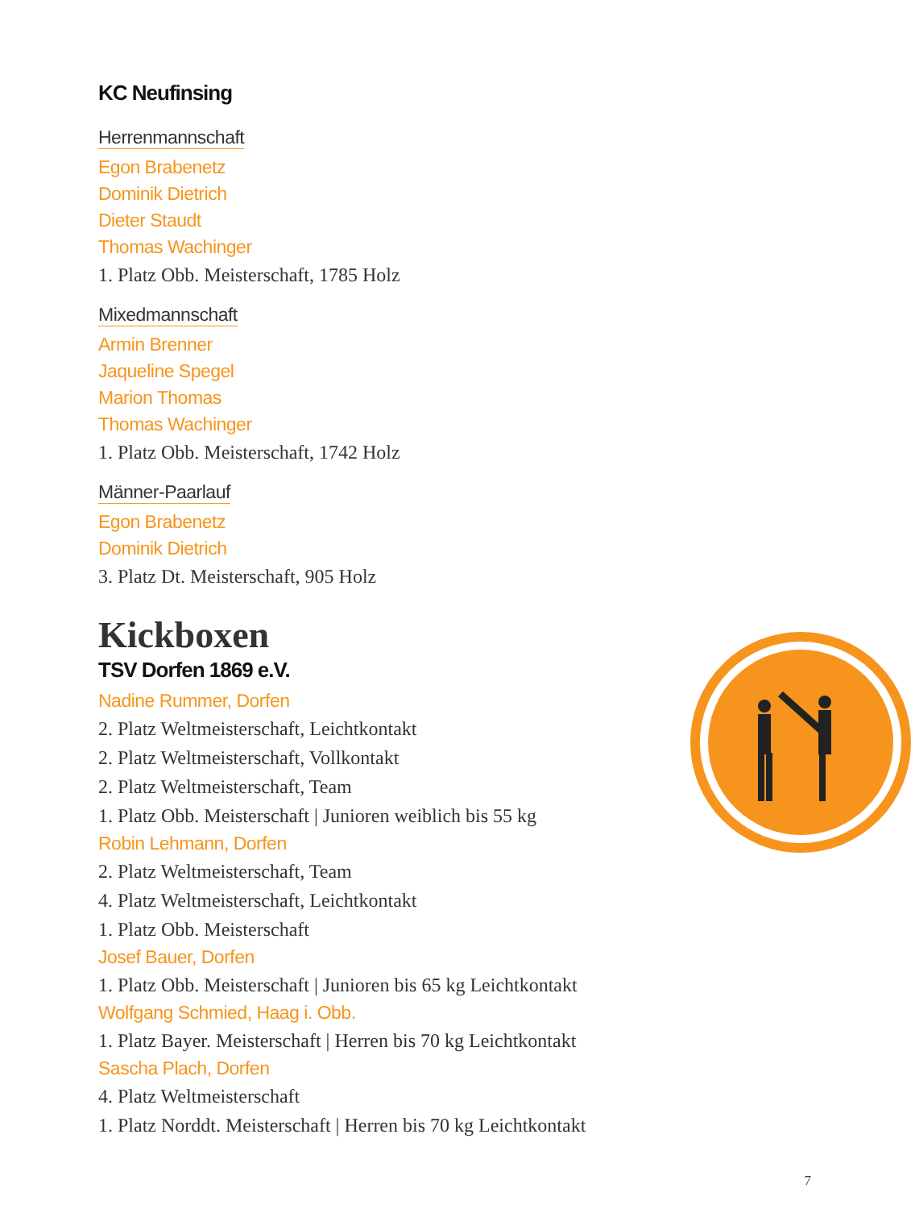KC Neufinsing
Herrenmannschaft
Egon Brabenetz
Dominik Dietrich
Dieter Staudt
Thomas Wachinger
1. Platz Obb. Meisterschaft, 1785 Holz
Mixedmannschaft
Armin Brenner
Jaqueline Spegel
Marion Thomas
Thomas Wachinger
1. Platz Obb. Meisterschaft, 1742 Holz
Männer-Paarlauf
Egon Brabenetz
Dominik Dietrich
3. Platz Dt. Meisterschaft, 905 Holz
Kickboxen
TSV Dorfen 1869 e.V.
Nadine Rummer, Dorfen
2. Platz Weltmeisterschaft, Leichtkontakt
2. Platz Weltmeisterschaft, Vollkontakt
2. Platz Weltmeisterschaft, Team
1. Platz Obb. Meisterschaft | Junioren weiblich bis 55 kg
Robin Lehmann, Dorfen
2. Platz Weltmeisterschaft, Team
4. Platz Weltmeisterschaft, Leichtkontakt
1. Platz Obb. Meisterschaft
Josef Bauer, Dorfen
1. Platz Obb. Meisterschaft | Junioren bis 65 kg Leichtkontakt
Wolfgang Schmied, Haag i. Obb.
1. Platz Bayer. Meisterschaft | Herren bis 70 kg Leichtkontakt
Sascha Plach, Dorfen
4. Platz Weltmeisterschaft
1. Platz Norddt. Meisterschaft | Herren bis 70 kg Leichtkontakt
7